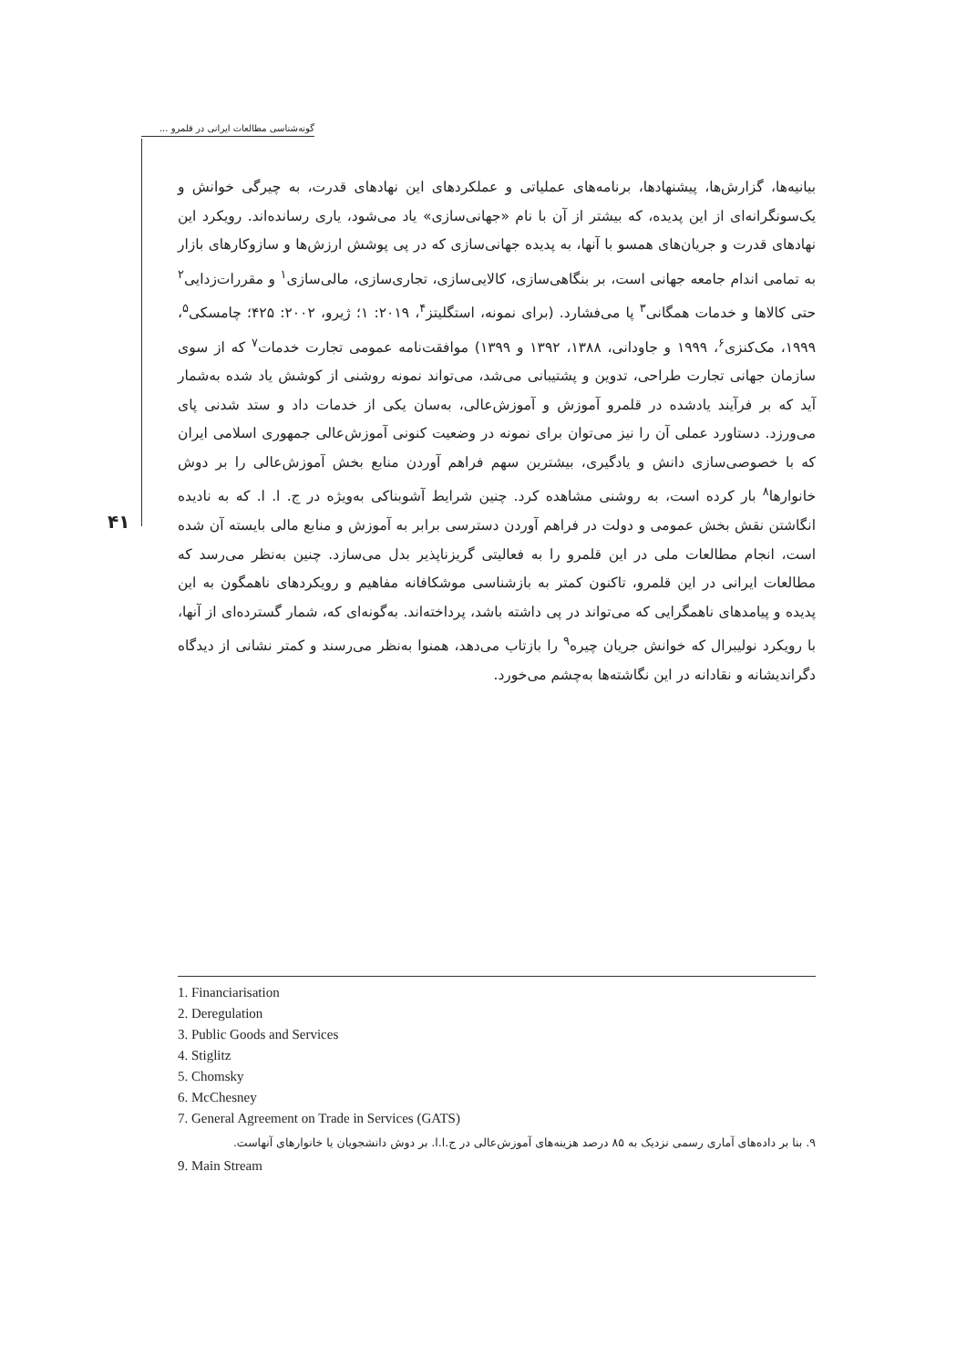گونه‌شناسی مطالعات ایرانی در قلمرو ...
۴۱
بیانیه‌ها، گزارش‌ها، پیشنهادها، برنامه‌های عملیاتی و عملکردهای این نهادهای قدرت، به چیرگی خوانش و یک‌سونگرانه‌ای از این پدیده، که بیشتر از آن با نام «جهانی‌سازی» یاد می‌شود، یاری رسانده‌اند. رویکرد این نهادهای قدرت و جریان‌های همسو با آنها، به پدیده جهانی‌سازی که در پی پوشش ارزش‌ها و سازوکارهای بازار به تمامی اندام جامعه جهانی است، بر بنگاهی‌سازی، کالایی‌سازی، تجاری‌سازی، مالی‌سازی<sup>۱</sup> و مقررات‌زدایی<sup>۲</sup> حتی کالاها و خدمات همگانی<sup>۳</sup> پا می‌فشارد. (برای نمونه، استگلیتز<sup>۴</sup>، ۲۰۱۹: ۱؛ ژیرو، ۲۰۰۲: ۴۲۵؛ چامسکی<sup>۵</sup>، ۱۹۹۹، مک‌کنزی<sup>۶</sup>، ۱۹۹۹ و جاودانی، ۱۳۸۸، ۱۳۹۲ و ۱۳۹۹) موافقت‌نامه عمومی تجارت خدمات<sup>۷</sup> که از سوی سازمان جهانی تجارت طراحی، تدوین و پشتیبانی می‌شد، می‌تواند نمونه روشنی از کوشش یاد شده به‌شمار آید که بر فرآیند یادشده در قلمرو آموزش و آموزش‌عالی، به‌سان یکی از خدمات داد و ستد شدنی پای می‌ورزد. دستاورد عملی آن را نیز می‌توان برای نمونه در وضعیت کنونی آموزش‌عالی جمهوری اسلامی ایران که با خصوصی‌سازی دانش و یادگیری، بیشترین سهم فراهم آوردن منابع بخش آموزش‌عالی را بر دوش خانوارها<sup>۸</sup> بار کرده است، به روشنی مشاهده کرد. چنین شرایط آشوبناکی به‌ویژه در ج. ا. ا. که به نادیده انگاشتن نقش بخش عمومی و دولت در فراهم آوردن دسترسی برابر به آموزش و منابع مالی بایسته آن شده است، انجام مطالعات ملی در این قلمرو را به فعالیتی گریزناپذیر بدل می‌سازد. چنین به‌نظر می‌رسد که مطالعات ایرانی در این قلمرو، تاکنون کمتر به بازشناسی موشکافانه مفاهیم و رویکردهای ناهمگون به این پدیده و پیامدهای ناهمگرایی که می‌تواند در پی داشته باشد، پرداخته‌اند. به‌گونه‌ای که، شمار گسترده‌ای از آنها، با رویکرد نولیبرال که خوانش جریان چیره<sup>۹</sup> را بازتاب می‌دهد، همنوا به‌نظر می‌رسند و کمتر نشانی از دیدگاه دگراندیشانه و نقادانه در این نگاشته‌ها به‌چشم می‌خورد.
1. Financiarisation
2. Deregulation
3. Public Goods and Services
4. Stiglitz
5. Chomsky
6. McChesney
7. General Agreement on Trade in Services (GATS)
۹. بنا بر داده‌های آماری رسمی نزدیک به ۸۵ درصد هزینه‌های آموزش‌عالی در ج.ا.ا. بر دوش دانشجویان یا خانوارهای آنهاست.
9. Main Stream